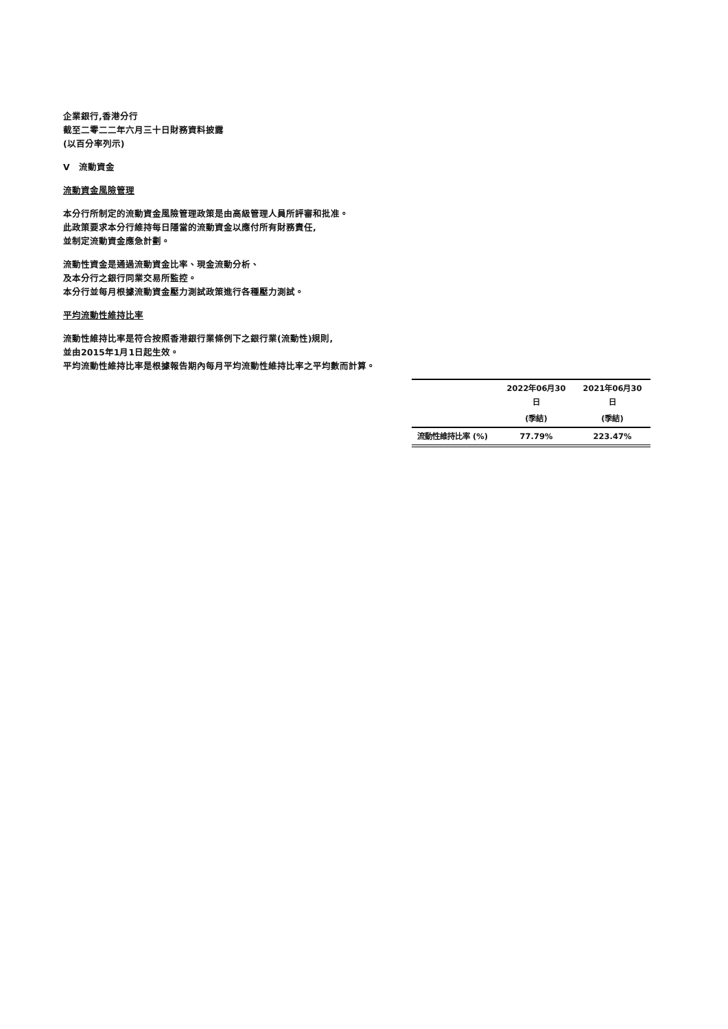企業銀行,香港分行
截至二零二二年六月三十日財務資料披露
(以百分率列示)
V 流動資金
流動資金風險管理
本分行所制定的流動資金風險管理政策是由高級管理人員所評審和批准。
此政策要求本分行維持每日隱當的流動資金以應付所有財務責任,
並制定流動資金應急計劃。
流動性資金是通過流動資金比率、現金流動分析、
及本分行之銀行同業交易所監控。
本分行並每月根據流動資金壓力測試政策進行各種壓力測試。
平均流動性維持比率
流動性維持比率是符合按照香港銀行業條例下之銀行業(流動性)規則,
並由2015年1月1日起生效。
平均流動性維持比率是根據報告期內每月平均流動性維持比率之平均數而計算。
| | 2022年06月30日 | 2021年06月30日 |
| --- | --- | --- |
| | (季結) | (季結) |
| 流動性維持比率 (%) | 77.79% | 223.47% |